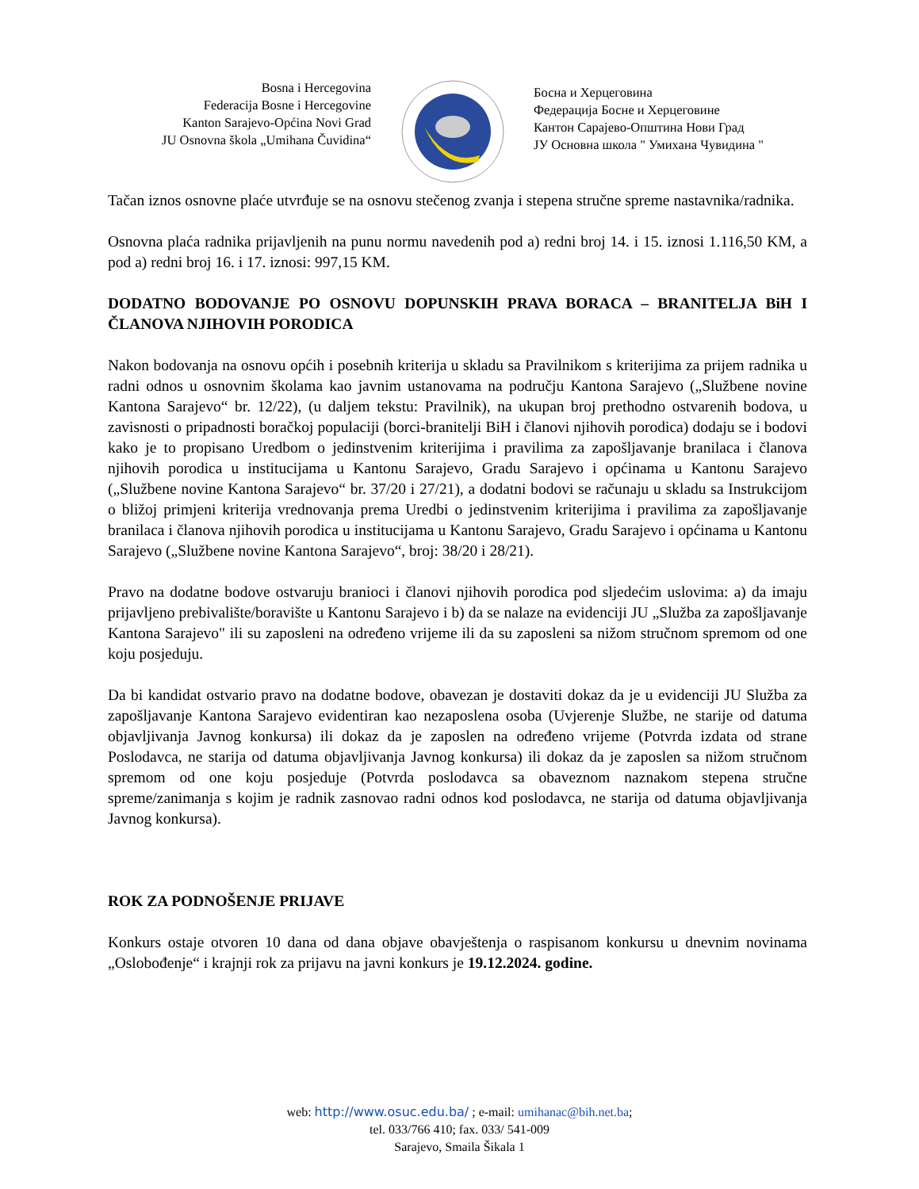Bosna i Hercegovina
Federacija Bosne i Hercegovine
Kanton Sarajevo-Općina Novi Grad
JU Osnovna škola „Umihana Čuvidina“
Босна и Херцеговина
Федерација Босне и Херцеговине
Кантон Сарајево-Општина Нови Град
ЈУ Основна школа " Умихана Чувидина "
Tačan iznos osnovne plaće utvrđuje se na osnovu stečenog zvanja i stepena stručne spreme nastavnika/radnika.
Osnovna plaća radnika prijavljenih na punu normu navedenih pod a) redni broj 14. i 15. iznosi 1.116,50 KM, a pod a) redni broj 16. i 17. iznosi: 997,15 KM.
DODATNO BODOVANJE PO OSNOVU DOPUNSKIH PRAVA BORACA – BRANITELJA BiH I ČLANOVA NJIHOVIH PORODICA
Nakon bodovanja na osnovu općih i posebnih kriterija u skladu sa Pravilnikom s kriterijima za prijem radnika u radni odnos u osnovnim školama kao javnim ustanovama na području Kantona Sarajevo („Službene novine Kantona Sarajevo“ br. 12/22), (u daljem tekstu: Pravilnik), na ukupan broj prethodno ostvarenih bodova, u zavisnosti o pripadnosti boračkoj populaciji (borci-branitelji BiH i članovi njihovih porodica) dodaju se i bodovi kako je to propisano Uredbom o jedinstvenim kriterijima i pravilima za zapošljavanje branilaca i članova njihovih porodica u institucijama u Kantonu Sarajevo, Gradu Sarajevo i općinama u Kantonu Sarajevo („Službene novine Kantona Sarajevo“ br. 37/20 i 27/21), a dodatni bodovi se računaju u skladu sa Instrukcijom o bližoj primjeni kriterija vrednovanja prema Uredbi o jedinstvenim kriterijima i pravilima za zapošljavanje branilaca i članova njihovih porodica u institucijama u Kantonu Sarajevo, Gradu Sarajevo i općinama u Kantonu Sarajevo („Službene novine Kantona Sarajevo“, broj: 38/20 i 28/21).
Pravo na dodatne bodove ostvaruju branioci i članovi njihovih porodica pod sljedećim uslovima: a) da imaju prijavljeno prebivalište/boravište u Kantonu Sarajevo i b) da se nalaze na evidenciji JU „Služba za zapošljavanje Kantona Sarajevo" ili su zaposleni na određeno vrijeme ili da su zaposleni sa nižom stručnom spremom od one koju posjeduju.
Da bi kandidat ostvario pravo na dodatne bodove, obavezan je dostaviti dokaz da je u evidenciji JU Služba za zapošljavanje Kantona Sarajevo evidentiran kao nezaposlena osoba (Uvjerenje Službe, ne starije od datuma objavljivanja Javnog konkursa) ili dokaz da je zaposlen na određeno vrijeme (Potvrda izdata od strane Poslodavca, ne starija od datuma objavljivanja Javnog konkursa) ili dokaz da je zaposlen sa nižom stručnom spremom od one koju posjeduje (Potvrda poslodavca sa obaveznom naznakom stepena stručne spreme/zanimanja s kojim je radnik zasnovao radni odnos kod poslodavca, ne starija od datuma objavljivanja Javnog konkursa).
ROK ZA PODNOŠENJE PRIJAVE
Konkurs ostaje otvoren 10 dana od dana objave obavještenja o raspisanom konkursu u dnevnim novinama „Oslobođenje“ i krajnji rok za prijavu na javni konkurs je 19.12.2024. godine.
web: http://www.osuc.edu.ba/ ; e-mail: umihanac@bih.net.ba;
tel. 033/766 410; fax. 033/ 541-009
Sarajevo, Smaila Šikala 1